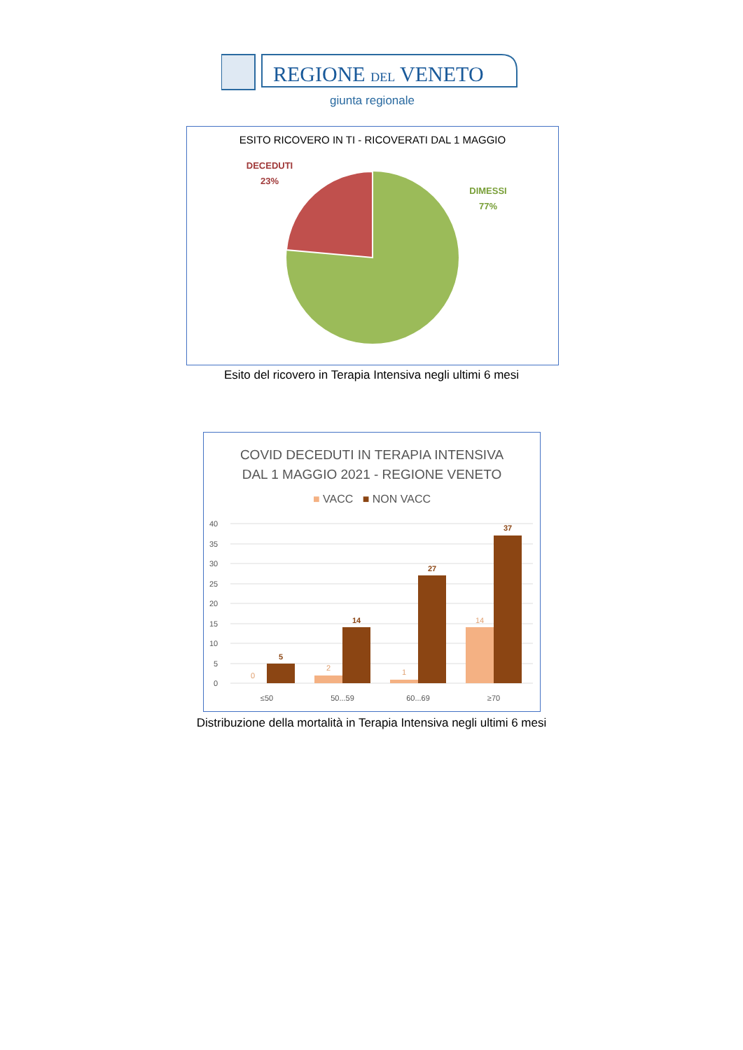REGIONE DEL VENETO
giunta regionale
ESITO RICOVERO IN TI - RICOVERATI DAL 1 MAGGIO
DECEDUTI
23%
DIMESSI
77%
Esito del ricovero in Terapia Intensiva negli ultimi 6 mesi
COVID DECEDUTI IN TERAPIA INTENSIVA
DAL 1 MAGGIO 2021 - REGIONE VENETO
■ VACC ■ NON VACC
40
35
30
25
20
15
10
5
0
5
14
27
37
0
2
1
14
≤50
50...59
60...69
≥70
Distribuzione della mortalità in Terapia Intensiva negli ultimi 6 mesi